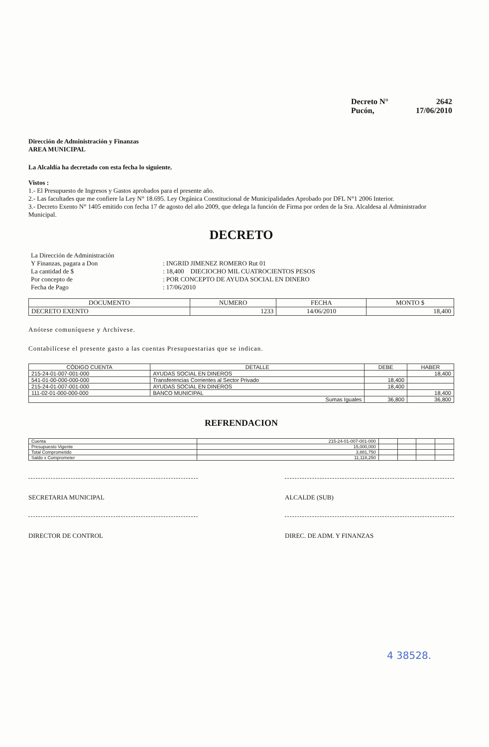Decreto N° 2642
Pucón, 17/06/2010
Dirección de Administración y Finanzas
AREA MUNICIPAL
La Alcaldía ha decretado con esta fecha lo siguiente.
Vistos :
1.- El Presupuesto de Ingresos y Gastos aprobados para el presente año.
2.- Las facultades que me confiere la Ley N° 18.695. Ley Orgánica Constitucional de Municipalidades Aprobado por DFL N°1 2006 Interior.
3.- Decreto Exento N° 1405 emitido con fecha 17 de agosto del año 2009, que delega la función de Firma por orden de la Sra. Alcaldesa al Administrador Municipal.
DECRETO
| La Dirección de Administración Y Finanzas, pagara a Don | : INGRID JIMENEZ ROMERO Rut 01 |
| La cantidad de $ | : 18,400 DIECIOCHO MIL CUATROCIENTOS PESOS |
| Por concepto de | : POR CONCEPTO DE AYUDA SOCIAL EN DINERO |
| Fecha de Pago | : 17/06/2010 |
| DOCUMENTO | NUMERO | FECHA | MONTO $ |
| --- | --- | --- | --- |
| DECRETO EXENTO | 1233 | 14/06/2010 | 18,400 |
Anótese comuníquese y Archívese.
Contabilícese el presente gasto a las cuentas Presupuestarias que se indican.
| CÓDIGO CUENTA | DETALLE | DEBE | HABER |
| --- | --- | --- | --- |
| 215-24-01-007-001-000 | AYUDAS SOCIAL EN DINEROS | | 18,400 |
| 541-01-00-000-000-000 | Transferencias Corrientes al Sector Privado | 18,400 | |
| 215-24-01-007-001-000 | AYUDAS SOCIAL EN DINEROS | 18,400 | |
| 111-02-01-000-000-000 | BANCO MUNICIPAL | | 18,400 |
| Sumas Iguales | | 36,800 | 36,800 |
REFRENDACION
| Cuenta | 215-24-01-007-001-000 | | | | |
| Presupuesto Vigente | 15,000,000 | | | | |
| Total Comprometido | 3,881,750 | | | | |
| Saldo x Comprometer | 11,118,250 | | | | |
SECRETARIA MUNICIPAL ALCALDE (SUB)
DIRECTOR DE CONTROL DIREC. DE ADM. Y FINANZAS
4 38528.